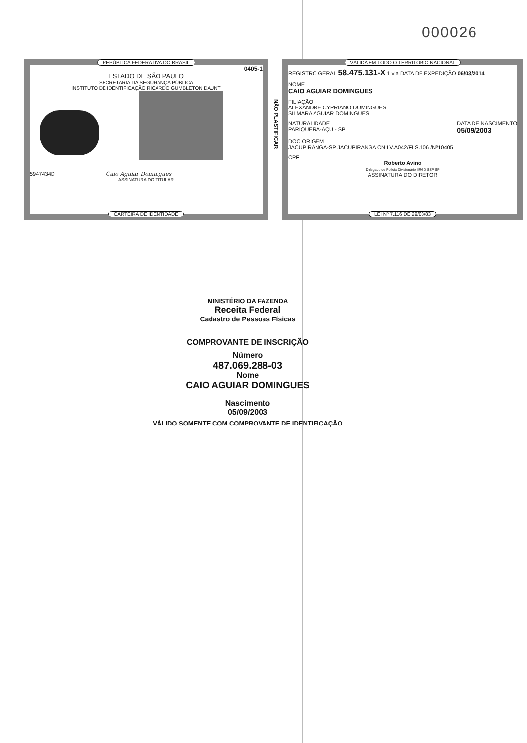000026
REPÚBLICA FEDERATIVA DO BRASIL
0405-1
ESTADO DE SÃO PAULO
SECRETARIA DA SEGURANÇA PÚBLICA
INSTITUTO DE IDENTIFICAÇÃO RICARDO GUMBLETON DAUNT
5947434D Caio Aguiar Domingues
ASSINATURA DO TITULAR
CARTEIRA DE IDENTIDADE
VÁLIDA EM TODO O TERRITÓRIO NACIONAL
REGISTRO GERAL 58.475.131-X 1 via DATA DE EXPEDIÇÃO 06/03/2014
NOME
CAIO AGUIAR DOMINGUES
FILIAÇÃO
ALEXANDRE CYPRIANO DOMINGUES
SILMARA AGUIAR DOMINGUES
NATURALIDADE
PARIQUERA-AÇU - SP
DATA DE NASCIMENTO
05/09/2003
DOC ORIGEM
JACUPIRANGA-SP JACUPIRANGA CN:LV.A042/FLS.106 /Nº10405
CPF
Roberto Avino
Delegado de Polícia Divisionário IIRGD SSP SP
ASSINATURA DO DIRETOR
LEI Nº 7.116 DE 29/08/83
NÃO PLASTIFICAR
MINISTÉRIO DA FAZENDA
Receita Federal
Cadastro de Pessoas Físicas
COMPROVANTE DE INSCRIÇÃO
Número
487.069.288-03
Nome
CAIO AGUIAR DOMINGUES
Nascimento
05/09/2003
VÁLIDO SOMENTE COM COMPROVANTE DE IDENTIFICAÇÃO